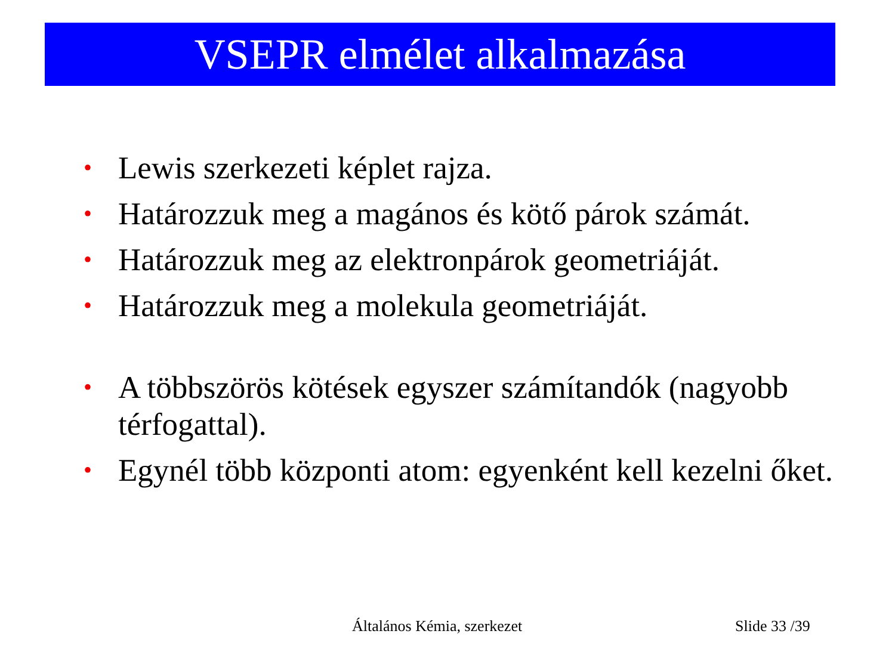VSEPR elmélet alkalmazása
• Lewis szerkezeti képlet rajza.
• Határozzuk meg a magános és kötő párok számát.
• Határozzuk meg az elektronpárok geometriáját.
• Határozzuk meg a molekula geometriáját.
• A többszörös kötések egyszer számítandók (nagyobb térfogattal).
• Egynél több központi atom: egyenként kell kezelni őket.
Általános Kémia, szerkezet Slide 33 /39